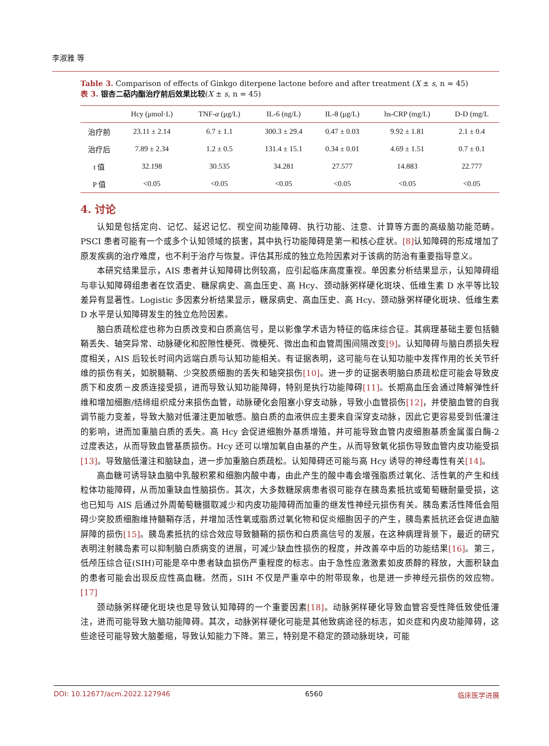李淑雅 等
Table 3. Comparison of effects of Ginkgo diterpene lactone before and after treatment (X ± s, n = 45)
表 3. 银杏二萜内酯治疗前后效果比较(X ± s, n = 45)
| | Hcy (μmol·L) | TNF- α (μg/L) | IL-6 (ng/L) | IL-8 (μg/L) | hs-CRP (mg/L) | D-D (mg/L |
| --- | --- | --- | --- | --- | --- | --- |
| 治疗前 | 23.11 ± 2.14 | 6.7 ± 1.1 | 300.3 ± 29.4 | 0.47 ± 0.03 | 9.92 ± 1.81 | 2.1 ± 0.4 |
| 治疗后 | 7.89 ± 2.34 | 1.2 ± 0.5 | 131.4 ± 15.1 | 0.34 ± 0.01 | 4.69 ± 1.51 | 0.7 ± 0.1 |
| t 值 | 32.198 | 30.535 | 34.281 | 27.577 | 14.883 | 22.777 |
| P 值 | <0.05 | <0.05 | <0.05 | <0.05 | <0.05 | <0.05 |
4. 讨论
认知是包括定向、记忆、延迟记忆、视空间功能障碍、执行功能、注意、计算等方面的高级脑功能范畴。PSCI 患者可能有一个或多个认知领域的损害，其中执行功能障碍是第一和核心症状。[8] 认知障碍的形成增加了原发疾病的治疗难度，也不利于治疗与恢复。评估其形成的独立危险因素对于该病的防治有重要指导意义。
本研究结果显示，AIS 患者并认知障碍比例较高，应引起临床高度重视。单因素分析结果显示，认知障碍组与非认知障碍组患者在饮酒史、糖尿病史、高血压史、高 Hcy、颈动脉粥样硬化斑块、低维生素 D 水平等比较差异有显著性。Logistic 多因素分析结果显示，糖尿病史、高血压史、高 Hcy、颈动脉粥样硬化斑块、低维生素 D 水平是认知障碍发生的独立危险因素。
脑白质疏松症也称为白质改变和白质高信号，是以影像学术语为特征的临床综合征。其病理基础主要包括髓鞘丢失、轴突异常、动脉硬化和腔隙性梗死、微梗死、微出血和血管周围间隔改变[9]。认知障碍与脑白质损失程度相关，AIS 后较长时间内远端白质与认知功能相关。有证据表明，这可能与在认知功能中发挥作用的长关节纤维的损伤有关，如脱髓鞘、少突胶质细胞的丢失和轴突损伤[10]。进一步的证据表明脑白质疏松症可能会导致皮质下和皮质－皮质连接受损，进而导致认知功能障碍，特别是执行功能障碍[11]。长期高血压会通过降解弹性纤维和增加细胞/结缔组织成分来损伤血管，动脉硬化会阻塞小穿支动脉，导致小血管损伤[12]，并使脑血管的自我调节能力变差，导致大脑对低灌注更加敏感。脑白质的血液供应主要来自深穿支动脉，因此它更容易受到低灌注的影响，进而加重脑白质的丢失。高 Hcy 会促进细胞外基质增殖，并可能导致血管内皮细胞基质金属蛋白酶-2 过度表达，从而导致血管基质损伤。Hcy 还可以增加氧自由基的产生，从而导致氧化损伤导致血管内皮功能受损[13]。导致脑低灌注和脑缺血，进一步加重脑白质疏松。认知障碍还可能与高 Hcy 诱导的神经毒性有关[14]。
高血糖可诱导缺血脑中乳酸积累和细胞内酸中毒，由此产生的酸中毒会增强脂质过氧化、活性氧的产生和线粒体功能障碍，从而加重缺血性脑损伤。其次，大多数糖尿病患者很可能存在胰岛素抵抗或葡萄糖耐量受损，这也已知与 AIS 后通过外周葡萄糖摄取减少和内皮功能障碍而加重的继发性神经元损伤有关。胰岛素活性降低会阻碍少突胶质细胞维持髓鞘存活，并增加活性氧或脂质过氧化物和促炎细胞因子的产生，胰岛素抵抗还会促进血脑屏障的损伤[15]。胰岛素抵抗的综合效应导致髓鞘的损伤和白质高信号的发展，在这种病理背景下，最近的研究表明注射胰岛素可以抑制脑白质病变的进展，可减少缺血性损伤的程度，并改善卒中后的功能结果[16]。第三，低颅压综合征(SIH)可能是卒中患者缺血损伤严重程度的标志。由于急性应激激素如皮质醇的释放，大面积缺血的患者可能会出现反应性高血糖。然而，SIH 不仅是严重卒中的附带现象，也是进一步神经元损伤的效应物。[17]
颈动脉粥样硬化斑块也是导致认知障碍的一个重要因素[18]。动脉粥样硬化导致血管容受性降低致使低灌注，进而可能导致大脑功能障碍。其次，动脉粥样硬化可能是其他致病途径的标志，如炎症和内皮功能障碍，这些途径可能导致大脑萎缩，导致认知能力下降。第三，特别是不稳定的颈动脉斑块，可能
DOI: 10.12677/acm.2022.127946 6560 临床医学进展